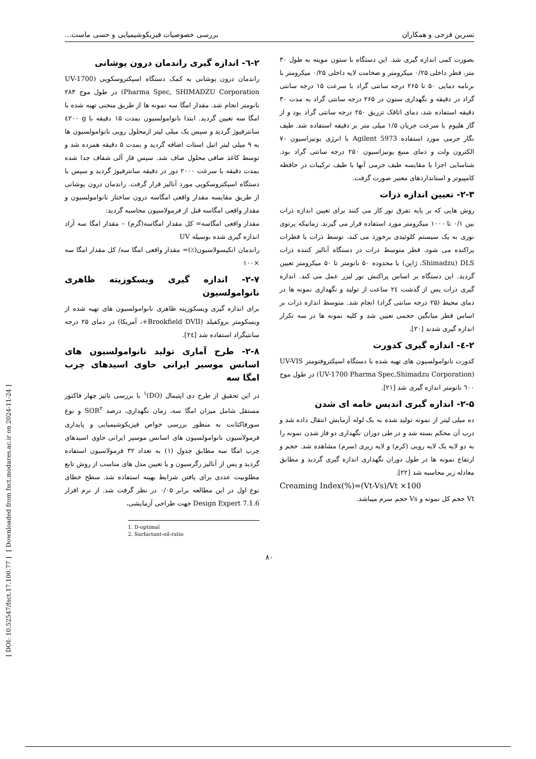نسرین فرجی و همکاران بررسی خصوصیات فیزیکوشیمیایی و حسی ماست...
بصورت کمی اندازه گیری شد. این دستگاه با ستون موینه به طول ۳۰ متر، قطر داخلی ۰/۲۵ میکرومتر و ضخامت لایه داخلی ۰/۲۵ میکرومتر با برنامه دمایی ۵۰ تا ۲۶۵ درجه سانتی گراد با سرعت ۱۵ درجه سانتی گراد در دقیقه و نگهداری ستون در ۲۶۵ درجه سانتی گراد به مدت ۳۰ دقیقه استفاده شد، دمای اتاقک تزریق ۲۵۰ درجه سانتی گراد بود و از گاز هلیوم با سرعت جریان ۱/۵ میلی متر بر دقیقه استفاده شد. طیف نگار جرمی مورد استفاده Agilent 5973 با انرژی یونیزاسیون ۷۰ الکترون ولت و دمای منبع یونیزاسیون ۲۵۰ درجه سانتی گراد بود. شناسایی اجزا با مقایسه طیف جرمی آنها با طیف ترکیبات در حافظه کامپیوتر و استانداردهای معتبر صورت گرفت.
۲-۳- تعیین اندازه ذرات
روش هایی که بر پایه تفرق نور کار می کنند برای تعیین اندازه ذرات بین ۰/۱ تا ۱۰۰۰ میکرومتر مورد استفاده قرار می گیرند. زمانیکه پرتوی نوری به یک سیستم کلوئیدی برخورد می کند، توسط ذرات یا قطرات پراکنده می شود. قطر متوسط ذرات در دستگاه آنالیز کننده ذرات DLS (Shimadzu، ژاپن) با محدوده ۵۰ نانومتر تا ۵۰ میکرومتر تعیین گردید. این دستگاه بر اساس پراکنش نور لیزر عمل می کند. اندازه گیری ذرات پس از گذشت ۲٤ ساعت از تولید و نگهداری نمونه ها در دمای محیط (۲۵ درجه سانتی گراد) انجام شد. متوسط اندازه ذرات بر اساس قطر میانگین حجمی تعیین شد و کلیه نمونه ها در سه تکرار اندازه گیری شدند [۲۰].
۲-٤- اندازه گیری کدورت
کدورت نانوامولسیون های تهیه شده با دستگاه اسپکتروفتومتر UV-VIS (UV-1700 Pharma Spec,Shimadzu Corporation) در طول موج ٦۰۰ نانومتر اندازه گیری شد [۲۱].
۲-۵- اندازه گیری اندیس خامه ای شدن
ده میلی لیتر از نمونه تولید شده به یک لوله آزمایش انتقال داده شد و درب آن محکم بسته شد و در طی دوران نگهداری دو فاز شدن نمونه را به دو لایه یک لایه رویی (کرم) و لایه زیری (سرم) مشاهده شد. حجم و ارتفاع نمونه ها در طول دوران نگهداری اندازه گیری گردید و مطابق معادله زیر محاسبه شد [۲۲].
Creaming Index(%)=(Vt-Vs)/Vt ×100
Vt حجم کل نمونه و Vs حجم سرم میباشد.
۲-٦- اندازه گیری راندمان درون پوشانی
راندمان درون پوشانی به کمک دستگاه اسپکتروسکوپی (UV-1700 Pharma Spec, SHIMADZU Corporation) در طول موج ۲۸۳ نانومتر انجام شد. مقدار امگا سه نمونه ها از طریق منحنی تهیه شده با امگا سه تعیین گردید. ابتدا نانوامولسیون بمدت ۱۵ دقیقه با g ٤۲۰۰ سانترفیوژ گردید و سپس یک میلی لیتر ازمحلول رویی نانوامولسیون ها به ۹ میلی لیتر اتیل استات اضافه گردید و بمدت ۵ دقیقه همزده شد و توسط کاغذ صافی محلول صاف شد. سپس فاز آلی شفاف جدا شده بمدت دقیقه با سرعت ۲۰۰۰ دور در دقیقه سانترفیوژ گردید و سپس با دستگاه اسپکتروسکوپی مورد آنالیز قرار گرفت. راندمان درون پوشانی از طریق مقایسه مقدار واقعی امگاسه درون ساختار نانوامولسیون و مقدار واقعی امگاسه قبل از فرمولاسیون محاسبه گردید:
مقدار واقعی امگاسه= کل مقدار امگاسه(گرم) – مقدار امگا سه آزاد اندازه گیری شده بوسیله UV
راندمان انکپسولاسیون(٪)= مقدار واقعی امگا سه/ کل مقدار امگا سه ×۱۰۰
۲-۷- اندازه گیری ویسکوزیته ظاهری نانوامولسیون
برای اندازه گیری ویسکوزیته ظاهری نانوامولسیون های تهیه شده از ویسکومتر بروکفیلد (Brookfield DVII+، آمریکا) در دمای ۲۵ درجه سانتیگراد استفاده شد [۲٤].
۲-۸- طرح آماری تولید نانوامولسیون های اسانس موسیر ایرانی حاوی اسیدهای چرب امگا سه
در این تحقیق از طرح دی اپتیمال (DO)<sup>۱</sup> با بررسی تاثیر چهار فاکتور مستقل شامل میزان امگا سه، زمان نگهداری، درصد SOR<sup>۲</sup> و نوع سورفاکتانت به منظور بررسی خواص فیزیکوشیمیایی و پایداری فرمولاسیون نانوامولسیون های اسانس موسیر ایرانی حاوی اسیدهای چرب امگا سه مطابق جدول (۱) به تعداد ۳۲ فرمولاسیون استفاده گردید و پس از آنالیز رگرسیون و یا تعیین مدل های مناسب از روش تابع مطلوبیت عددی برای یافتن شرایط بهینه استفاده شد. سطح خطای نوع اول در این مطالعه برابر ۰/۰۵ در نظر گرفت شد. از نرم افزار Design Expert 7.1.6 جهت طراحی آزمایشی،
1. D-optimal
2. Surfactant-oil-ratio
۸۰
[ Downloaded from fsct.modares.ac.ir on 2024-11-24 ]
[ DOI: 10.52547/fsct.17.100.77 ]